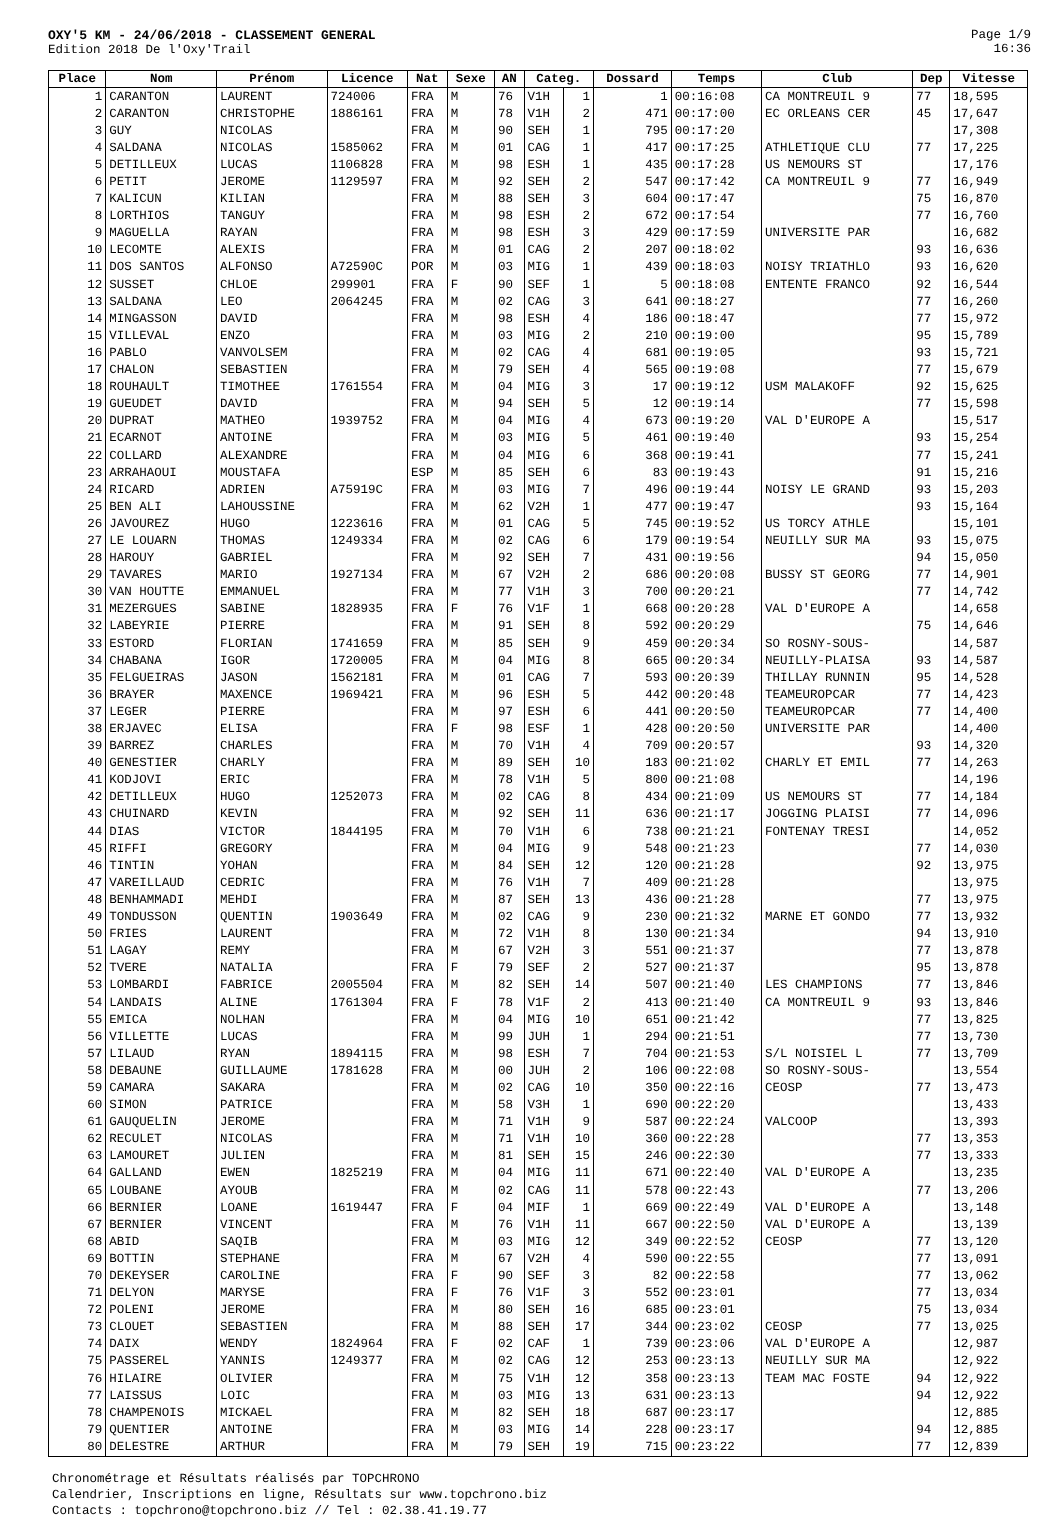OXY'5 KM - 24/06/2018 - CLASSEMENT GENERAL
Edition 2018 De l'Oxy'Trail
Page 1/9
16:36
| Place | Nom | Prénom | Licence | Nat | Sexe | AN | Categ. | | Dossard | Temps | Club | Dep | Vitesse |
| --- | --- | --- | --- | --- | --- | --- | --- | --- | --- | --- | --- | --- | --- |
| 1 | CARANTON | LAURENT | 724006 | FRA | M | 76 | V1H | 1 | 1 | 00:16:08 | CA MONTREUIL 9 | 77 | 18,595 |
| 2 | CARANTON | CHRISTOPHE | 1886161 | FRA | M | 78 | V1H | 2 | 471 | 00:17:00 | EC ORLEANS CER | 45 | 17,647 |
| 3 | GUY | NICOLAS | | FRA | M | 90 | SEH | 1 | 795 | 00:17:20 | | | 17,308 |
| 4 | SALDANA | NICOLAS | 1585062 | FRA | M | 01 | CAG | 1 | 417 | 00:17:25 | ATHLETIQUE CLU | 77 | 17,225 |
| 5 | DETILLEUX | LUCAS | 1106828 | FRA | M | 98 | ESH | 1 | 435 | 00:17:28 | US NEMOURS ST | | 17,176 |
| 6 | PETIT | JEROME | 1129597 | FRA | M | 92 | SEH | 2 | 547 | 00:17:42 | CA MONTREUIL 9 | 77 | 16,949 |
| 7 | KALICUN | KILIAN | | FRA | M | 88 | SEH | 3 | 604 | 00:17:47 | | 75 | 16,870 |
| 8 | LORTHIOS | TANGUY | | FRA | M | 98 | ESH | 2 | 672 | 00:17:54 | | 77 | 16,760 |
| 9 | MAGUELLA | RAYAN | | FRA | M | 98 | ESH | 3 | 429 | 00:17:59 | UNIVERSITE PAR | | 16,682 |
| 10 | LECOMTE | ALEXIS | | FRA | M | 01 | CAG | 2 | 207 | 00:18:02 | | 93 | 16,636 |
| 11 | DOS SANTOS | ALFONSO | A72590C | POR | M | 03 | MIG | 1 | 439 | 00:18:03 | NOISY TRIATHLO | 93 | 16,620 |
| 12 | SUSSET | CHLOE | 299901 | FRA | F | 90 | SEF | 1 | 5 | 00:18:08 | ENTENTE FRANCO | 92 | 16,544 |
| 13 | SALDANA | LEO | 2064245 | FRA | M | 02 | CAG | 3 | 641 | 00:18:27 | | 77 | 16,260 |
| 14 | MINGASSON | DAVID | | FRA | M | 98 | ESH | 4 | 186 | 00:18:47 | | 77 | 15,972 |
| 15 | VILLEVAL | ENZO | | FRA | M | 03 | MIG | 2 | 210 | 00:19:00 | | 95 | 15,789 |
| 16 | PABLO | VANVOLSEM | | FRA | M | 02 | CAG | 4 | 681 | 00:19:05 | | 93 | 15,721 |
| 17 | CHALON | SEBASTIEN | | FRA | M | 79 | SEH | 4 | 565 | 00:19:08 | | 77 | 15,679 |
| 18 | ROUHAULT | TIMOTHEE | 1761554 | FRA | M | 04 | MIG | 3 | 17 | 00:19:12 | USM MALAKOFF | 92 | 15,625 |
| 19 | GUEUDET | DAVID | | FRA | M | 94 | SEH | 5 | 12 | 00:19:14 | | 77 | 15,598 |
| 20 | DUPRAT | MATHEO | 1939752 | FRA | M | 04 | MIG | 4 | 673 | 00:19:20 | VAL D'EUROPE A | | 15,517 |
| 21 | ECARNOT | ANTOINE | | FRA | M | 03 | MIG | 5 | 461 | 00:19:40 | | 93 | 15,254 |
| 22 | COLLARD | ALEXANDRE | | FRA | M | 04 | MIG | 6 | 368 | 00:19:41 | | 77 | 15,241 |
| 23 | ARRAHAOUI | MOUSTAFA | | ESP | M | 85 | SEH | 6 | 83 | 00:19:43 | | 91 | 15,216 |
| 24 | RICARD | ADRIEN | A75919C | FRA | M | 03 | MIG | 7 | 496 | 00:19:44 | NOISY LE GRAND | 93 | 15,203 |
| 25 | BEN ALI | LAHOUSSINE | | FRA | M | 62 | V2H | 1 | 477 | 00:19:47 | | 93 | 15,164 |
| 26 | JAVOUREZ | HUGO | 1223616 | FRA | M | 01 | CAG | 5 | 745 | 00:19:52 | US TORCY ATHLE | | 15,101 |
| 27 | LE LOUARN | THOMAS | 1249334 | FRA | M | 02 | CAG | 6 | 179 | 00:19:54 | NEUILLY SUR MA | 93 | 15,075 |
| 28 | HAROUY | GABRIEL | | FRA | M | 92 | SEH | 7 | 431 | 00:19:56 | | 94 | 15,050 |
| 29 | TAVARES | MARIO | 1927134 | FRA | M | 67 | V2H | 2 | 686 | 00:20:08 | BUSSY ST GEORG | 77 | 14,901 |
| 30 | VAN HOUTTE | EMMANUEL | | FRA | M | 77 | V1H | 3 | 700 | 00:20:21 | | 77 | 14,742 |
| 31 | MEZERGUES | SABINE | 1828935 | FRA | F | 76 | V1F | 1 | 668 | 00:20:28 | VAL D'EUROPE A | | 14,658 |
| 32 | LABEYRIE | PIERRE | | FRA | M | 91 | SEH | 8 | 592 | 00:20:29 | | 75 | 14,646 |
| 33 | ESTORD | FLORIAN | 1741659 | FRA | M | 85 | SEH | 9 | 459 | 00:20:34 | SO ROSNY-SOUS- | | 14,587 |
| 34 | CHABANA | IGOR | 1720005 | FRA | M | 04 | MIG | 8 | 665 | 00:20:34 | NEUILLY-PLAISA | 93 | 14,587 |
| 35 | FELGUEIRAS | JASON | 1562181 | FRA | M | 01 | CAG | 7 | 593 | 00:20:39 | THILLAY RUNNIN | 95 | 14,528 |
| 36 | BRAYER | MAXENCE | 1969421 | FRA | M | 96 | ESH | 5 | 442 | 00:20:48 | TEAMEUROPCAR | 77 | 14,423 |
| 37 | LEGER | PIERRE | | FRA | M | 97 | ESH | 6 | 441 | 00:20:50 | TEAMEUROPCAR | 77 | 14,400 |
| 38 | ERJAVEC | ELISA | | FRA | F | 98 | ESF | 1 | 428 | 00:20:50 | UNIVERSITE PAR | | 14,400 |
| 39 | BARREZ | CHARLES | | FRA | M | 70 | V1H | 4 | 709 | 00:20:57 | | 93 | 14,320 |
| 40 | GENESTIER | CHARLY | | FRA | M | 89 | SEH | 10 | 183 | 00:21:02 | CHARLY ET EMIL | 77 | 14,263 |
| 41 | KODJOVI | ERIC | | FRA | M | 78 | V1H | 5 | 800 | 00:21:08 | | | 14,196 |
| 42 | DETILLEUX | HUGO | 1252073 | FRA | M | 02 | CAG | 8 | 434 | 00:21:09 | US NEMOURS ST | 77 | 14,184 |
| 43 | CHUINARD | KEVIN | | FRA | M | 92 | SEH | 11 | 636 | 00:21:17 | JOGGING PLAISI | 77 | 14,096 |
| 44 | DIAS | VICTOR | 1844195 | FRA | M | 70 | V1H | 6 | 738 | 00:21:21 | FONTENAY TRESI | | 14,052 |
| 45 | RIFFI | GREGORY | | FRA | M | 04 | MIG | 9 | 548 | 00:21:23 | | 77 | 14,030 |
| 46 | TINTIN | YOHAN | | FRA | M | 84 | SEH | 12 | 120 | 00:21:28 | | 92 | 13,975 |
| 47 | VAREILLAUD | CEDRIC | | FRA | M | 76 | V1H | 7 | 409 | 00:21:28 | | | 13,975 |
| 48 | BENHAMMADI | MEHDI | | FRA | M | 87 | SEH | 13 | 436 | 00:21:28 | | 77 | 13,975 |
| 49 | TONDUSSON | QUENTIN | 1903649 | FRA | M | 02 | CAG | 9 | 230 | 00:21:32 | MARNE ET GONDO | 77 | 13,932 |
| 50 | FRIES | LAURENT | | FRA | M | 72 | V1H | 8 | 130 | 00:21:34 | | 94 | 13,910 |
| 51 | LAGAY | REMY | | FRA | M | 67 | V2H | 3 | 551 | 00:21:37 | | 77 | 13,878 |
| 52 | TVERE | NATALIA | | FRA | F | 79 | SEF | 2 | 527 | 00:21:37 | | 95 | 13,878 |
| 53 | LOMBARDI | FABRICE | 2005504 | FRA | M | 82 | SEH | 14 | 507 | 00:21:40 | LES CHAMPIONS | 77 | 13,846 |
| 54 | LANDAIS | ALINE | 1761304 | FRA | F | 78 | V1F | 2 | 413 | 00:21:40 | CA MONTREUIL 9 | 93 | 13,846 |
| 55 | EMICA | NOLHAN | | FRA | M | 04 | MIG | 10 | 651 | 00:21:42 | | 77 | 13,825 |
| 56 | VILLETTE | LUCAS | | FRA | M | 99 | JUH | 1 | 294 | 00:21:51 | | 77 | 13,730 |
| 57 | LILAUD | RYAN | 1894115 | FRA | M | 98 | ESH | 7 | 704 | 00:21:53 | S/L NOISIEL L | 77 | 13,709 |
| 58 | DEBAUNE | GUILLAUME | 1781628 | FRA | M | 00 | JUH | 2 | 106 | 00:22:08 | SO ROSNY-SOUS- | | 13,554 |
| 59 | CAMARA | SAKARA | | FRA | M | 02 | CAG | 10 | 350 | 00:22:16 | CEOSP | 77 | 13,473 |
| 60 | SIMON | PATRICE | | FRA | M | 58 | V3H | 1 | 690 | 00:22:20 | | | 13,433 |
| 61 | GAUQUELIN | JEROME | | FRA | M | 71 | V1H | 9 | 587 | 00:22:24 | VALCOOP | | 13,393 |
| 62 | RECULET | NICOLAS | | FRA | M | 71 | V1H | 10 | 360 | 00:22:28 | | 77 | 13,353 |
| 63 | LAMOURET | JULIEN | | FRA | M | 81 | SEH | 15 | 246 | 00:22:30 | | 77 | 13,333 |
| 64 | GALLAND | EWEN | 1825219 | FRA | M | 04 | MIG | 11 | 671 | 00:22:40 | VAL D'EUROPE A | | 13,235 |
| 65 | LOUBANE | AYOUB | | FRA | M | 02 | CAG | 11 | 578 | 00:22:43 | | 77 | 13,206 |
| 66 | BERNIER | LOANE | 1619447 | FRA | F | 04 | MIF | 1 | 669 | 00:22:49 | VAL D'EUROPE A | | 13,148 |
| 67 | BERNIER | VINCENT | | FRA | M | 76 | V1H | 11 | 667 | 00:22:50 | VAL D'EUROPE A | | 13,139 |
| 68 | ABID | SAQIB | | FRA | M | 03 | MIG | 12 | 349 | 00:22:52 | CEOSP | 77 | 13,120 |
| 69 | BOTTIN | STEPHANE | | FRA | M | 67 | V2H | 4 | 590 | 00:22:55 | | 77 | 13,091 |
| 70 | DEKEYSER | CAROLINE | | FRA | F | 90 | SEF | 3 | 82 | 00:22:58 | | 77 | 13,062 |
| 71 | DELYON | MARYSE | | FRA | F | 76 | V1F | 3 | 552 | 00:23:01 | | 77 | 13,034 |
| 72 | POLENI | JEROME | | FRA | M | 80 | SEH | 16 | 685 | 00:23:01 | | 75 | 13,034 |
| 73 | CLOUET | SEBASTIEN | | FRA | M | 88 | SEH | 17 | 344 | 00:23:02 | CEOSP | 77 | 13,025 |
| 74 | DAIX | WENDY | 1824964 | FRA | F | 02 | CAF | 1 | 739 | 00:23:06 | VAL D'EUROPE A | | 12,987 |
| 75 | PASSEREL | YANNIS | 1249377 | FRA | M | 02 | CAG | 12 | 253 | 00:23:13 | NEUILLY SUR MA | | 12,922 |
| 76 | HILAIRE | OLIVIER | | FRA | M | 75 | V1H | 12 | 358 | 00:23:13 | TEAM MAC FOSTE | 94 | 12,922 |
| 77 | LAISSUS | LOIC | | FRA | M | 03 | MIG | 13 | 631 | 00:23:13 | | 94 | 12,922 |
| 78 | CHAMPENOIS | MICKAEL | | FRA | M | 82 | SEH | 18 | 687 | 00:23:17 | | | 12,885 |
| 79 | QUENTIER | ANTOINE | | FRA | M | 03 | MIG | 14 | 228 | 00:23:17 | | 94 | 12,885 |
| 80 | DELESTRE | ARTHUR | | FRA | M | 79 | SEH | 19 | 715 | 00:23:22 | | 77 | 12,839 |
Chronométrage et Résultats réalisés par TOPCHRONO
Calendrier, Inscriptions en ligne, Résultats sur www.topchrono.biz
Contacts : topchrono@topchrono.biz // Tel : 02.38.41.19.77